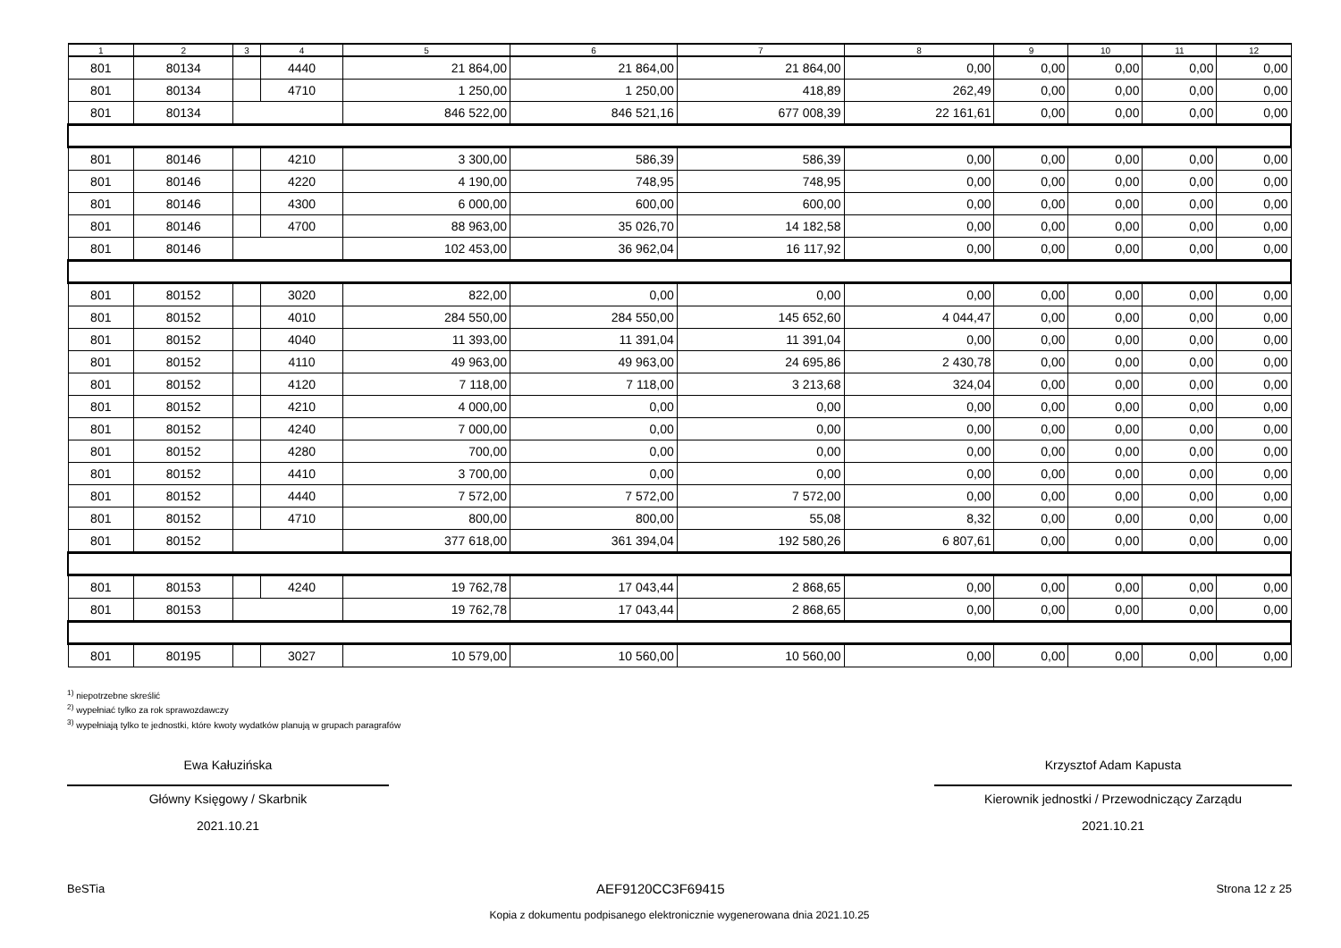| 1 | 2 | 3 | 4 | 5 | 6 | 7 | 8 | 9 | 10 | 11 | 12 |
| --- | --- | --- | --- | --- | --- | --- | --- | --- | --- | --- | --- |
| 801 | 80134 | | 4440 | 21 864,00 | 21 864,00 | 21 864,00 | 0,00 | 0,00 | 0,00 | 0,00 | 0,00 |
| 801 | 80134 | | 4710 | 1 250,00 | 1 250,00 | 418,89 | 262,49 | 0,00 | 0,00 | 0,00 | 0,00 |
| 801 | 80134 | | | 846 522,00 | 846 521,16 | 677 008,39 | 22 161,61 | 0,00 | 0,00 | 0,00 | 0,00 |
| 801 | 80146 | | 4210 | 3 300,00 | 586,39 | 586,39 | 0,00 | 0,00 | 0,00 | 0,00 | 0,00 |
| 801 | 80146 | | 4220 | 4 190,00 | 748,95 | 748,95 | 0,00 | 0,00 | 0,00 | 0,00 | 0,00 |
| 801 | 80146 | | 4300 | 6 000,00 | 600,00 | 600,00 | 0,00 | 0,00 | 0,00 | 0,00 | 0,00 |
| 801 | 80146 | | 4700 | 88 963,00 | 35 026,70 | 14 182,58 | 0,00 | 0,00 | 0,00 | 0,00 | 0,00 |
| 801 | 80146 | | | 102 453,00 | 36 962,04 | 16 117,92 | 0,00 | 0,00 | 0,00 | 0,00 | 0,00 |
| 801 | 80152 | | 3020 | 822,00 | 0,00 | 0,00 | 0,00 | 0,00 | 0,00 | 0,00 | 0,00 |
| 801 | 80152 | | 4010 | 284 550,00 | 284 550,00 | 145 652,60 | 4 044,47 | 0,00 | 0,00 | 0,00 | 0,00 |
| 801 | 80152 | | 4040 | 11 393,00 | 11 391,04 | 11 391,04 | 0,00 | 0,00 | 0,00 | 0,00 | 0,00 |
| 801 | 80152 | | 4110 | 49 963,00 | 49 963,00 | 24 695,86 | 2 430,78 | 0,00 | 0,00 | 0,00 | 0,00 |
| 801 | 80152 | | 4120 | 7 118,00 | 7 118,00 | 3 213,68 | 324,04 | 0,00 | 0,00 | 0,00 | 0,00 |
| 801 | 80152 | | 4210 | 4 000,00 | 0,00 | 0,00 | 0,00 | 0,00 | 0,00 | 0,00 | 0,00 |
| 801 | 80152 | | 4240 | 7 000,00 | 0,00 | 0,00 | 0,00 | 0,00 | 0,00 | 0,00 | 0,00 |
| 801 | 80152 | | 4280 | 700,00 | 0,00 | 0,00 | 0,00 | 0,00 | 0,00 | 0,00 | 0,00 |
| 801 | 80152 | | 4410 | 3 700,00 | 0,00 | 0,00 | 0,00 | 0,00 | 0,00 | 0,00 | 0,00 |
| 801 | 80152 | | 4440 | 7 572,00 | 7 572,00 | 7 572,00 | 0,00 | 0,00 | 0,00 | 0,00 | 0,00 |
| 801 | 80152 | | 4710 | 800,00 | 800,00 | 55,08 | 8,32 | 0,00 | 0,00 | 0,00 | 0,00 |
| 801 | 80152 | | | 377 618,00 | 361 394,04 | 192 580,26 | 6 807,61 | 0,00 | 0,00 | 0,00 | 0,00 |
| 801 | 80153 | | 4240 | 19 762,78 | 17 043,44 | 2 868,65 | 0,00 | 0,00 | 0,00 | 0,00 | 0,00 |
| 801 | 80153 | | | 19 762,78 | 17 043,44 | 2 868,65 | 0,00 | 0,00 | 0,00 | 0,00 | 0,00 |
| 801 | 80195 | | 3027 | 10 579,00 | 10 560,00 | 10 560,00 | 0,00 | 0,00 | 0,00 | 0,00 | 0,00 |
<sup>1)</sup> niepotrzebne skreślić
<sup>2)</sup> wypełniać tylko za rok sprawozdawczy
<sup>3)</sup> wypełniają tylko te jednostki, które kwoty wydatków planują w grupach paragrafów
Ewa Kałuzińska
Główny Księgowy / Skarbnik
2021.10.21
Krzysztof Adam Kapusta
Kierownik jednostki / Przewodniczący Zarządu
2021.10.21
BeSTia AEF9120CC3F69415 Strona 12 z 25
Kopia z dokumentu podpisanego elektronicznie wygenerowana dnia 2021.10.25